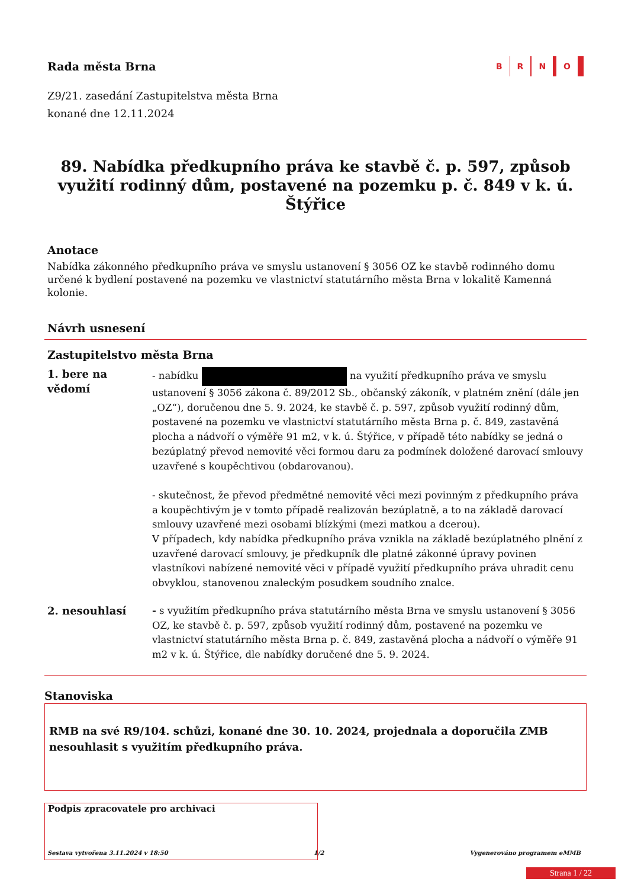Rada města Brna
B R N O
Z9/21. zasedání Zastupitelstva města Brna
konané dne 12.11.2024
89. Nabídka předkupního práva ke stavbě č. p. 597, způsob využití rodinný dům, postavené na pozemku p. č. 849 v k. ú. Štýřice
Anotace
Nabídka zákonného předkupního práva ve smyslu ustanovení § 3056 OZ ke stavbě rodinného domu určené k bydlení postavené na pozemku ve vlastnictví statutárního města Brna v lokalitě Kamenná kolonie.
Návrh usnesení
Zastupitelstvo města Brna
1. bere na vědomí
- nabídku na využití předkupního práva ve smyslu ustanovení § 3056 zákona č. 89/2012 Sb., občanský zákoník, v platném znění (dále jen „OZ“), doručenou dne 5. 9. 2024, ke stavbě č. p. 597, způsob využití rodinný dům, postavené na pozemku ve vlastnictví statutárního města Brna p. č. 849, zastavěná plocha a nádvoří o výměře 91 m2, v k. ú. Štýřice, v případě této nabídky se jedná o bezúplatný převod nemovité věci formou daru za podmínek doložené darovací smlouvy uzavřené s koupěchtivou (obdarovanou).
- skutečnost, že převod předmětné nemovité věci mezi povinným z předkupního práva a koupěchtivým je v tomto případě realizován bezúplatně, a to na základě darovací smlouvy uzavřené mezi osobami blízkými (mezi matkou a dcerou).
V případech, kdy nabídka předkupního práva vznikla na základě bezúplatného plnění z uzavřené darovací smlouvy, je předkupník dle platné zákonné úpravy povinen vlastníkovi nabízené nemovité věci v případě využití předkupního práva uhradit cenu obvyklou, stanovenou znaleckým posudkem soudního znalce.
2. nesouhlasí - s využitím předkupního práva statutárního města Brna ve smyslu ustanovení § 3056 OZ, ke stavbě č. p. 597, způsob využití rodinný dům, postavené na pozemku ve vlastnictví statutárního města Brna p. č. 849, zastavěná plocha a nádvoří o výměře 91 m2 v k. ú. Štýřice, dle nabídky doručené dne 5. 9. 2024.
Stanoviska
RMB na své R9/104. schůzi, konané dne 30. 10. 2024, projednala a doporučila ZMB nesouhlasit s využitím předkupního práva.
Podpis zpracovatele pro archivaci
Sestava vytvořena 3.11.2024 v 18:50 1/2 Vygenerováno programem eMMB
Strana 1 / 22